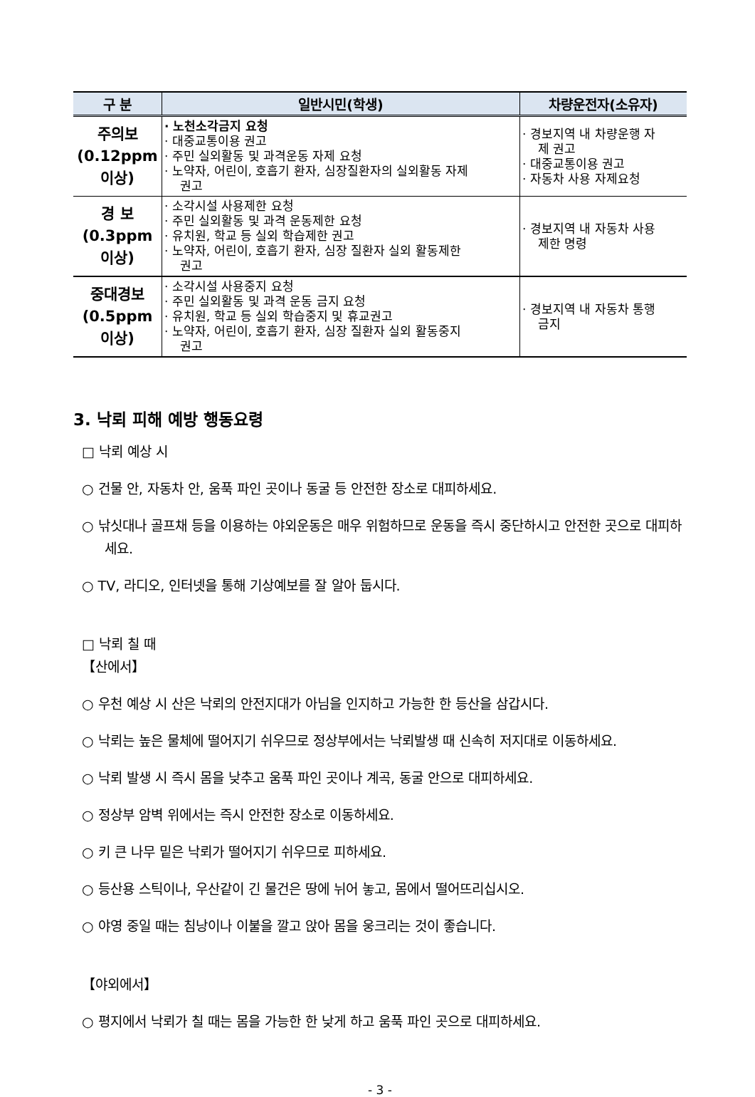| 구 분 | 일반시민(학생) | 차량운전자(소유자) |
| --- | --- | --- |
| 주의보 (0.12ppm 이상) | · 노천소각금지 요청 · 대중교통이용 권고 · 주민 실외활동 및 과격운동 자제 요청 · 노약자, 어린이, 호흡기 환자, 심장질환자의 실외활동 자제 권고 | · 경보지역 내 차량운행 자 제 권고 · 대중교통이용 권고 · 자동차 사용 자제요청 |
| 경 보 (0.3ppm 이상) | · 소각시설 사용제한 요청 · 주민 실외활동 및 과격 운동제한 요청 · 유치원, 학교 등 실외 학습제한 권고 · 노약자, 어린이, 호흡기 환자, 심장 질환자 실외 활동제한 권고 | · 경보지역 내 자동차 사용 제한 명령 |
| 중대경보 (0.5ppm 이상) | · 소각시설 사용중지 요청 · 주민 실외활동 및 과격 운동 금지 요청 · 유치원, 학교 등 실외 학습중지 및 휴교권고 · 노약자, 어린이, 호흡기 환자, 심장 질환자 실외 활동중지 권고 | · 경보지역 내 자동차 통행 금지 |
3. 낙뢰 피해 예방 행동요령
□ 낙뢰 예상 시
○ 건물 안, 자동차 안, 움푹 파인 곳이나 동굴 등 안전한 장소로 대피하세요.
○ 낚싯대나 골프채 등을 이용하는 야외운동은 매우 위험하므로 운동을 즉시 중단하시고 안전한 곳으로 대피하세요.
○ TV, 라디오, 인터넷을 통해 기상예보를 잘 알아 둡시다.
□ 낙뢰 칠 때
【산에서】
○ 우천 예상 시 산은 낙뢰의 안전지대가 아님을 인지하고 가능한 한 등산을 삼갑시다.
○ 낙뢰는 높은 물체에 떨어지기 쉬우므로 정상부에서는 낙뢰발생 때 신속히 저지대로 이동하세요.
○ 낙뢰 발생 시 즉시 몸을 낮추고 움푹 파인 곳이나 계곡, 동굴 안으로 대피하세요.
○ 정상부 암벽 위에서는 즉시 안전한 장소로 이동하세요.
○ 키 큰 나무 밑은 낙뢰가 떨어지기 쉬우므로 피하세요.
○ 등산용 스틱이나, 우산같이 긴 물건은 땅에 뉘어 놓고, 몸에서 떨어뜨리십시오.
○ 야영 중일 때는 침낭이나 이불을 깔고 앉아 몸을 웅크리는 것이 좋습니다.
【야외에서】
○ 평지에서 낙뢰가 칠 때는 몸을 가능한 한 낮게 하고 움푹 파인 곳으로 대피하세요.
- 3 -